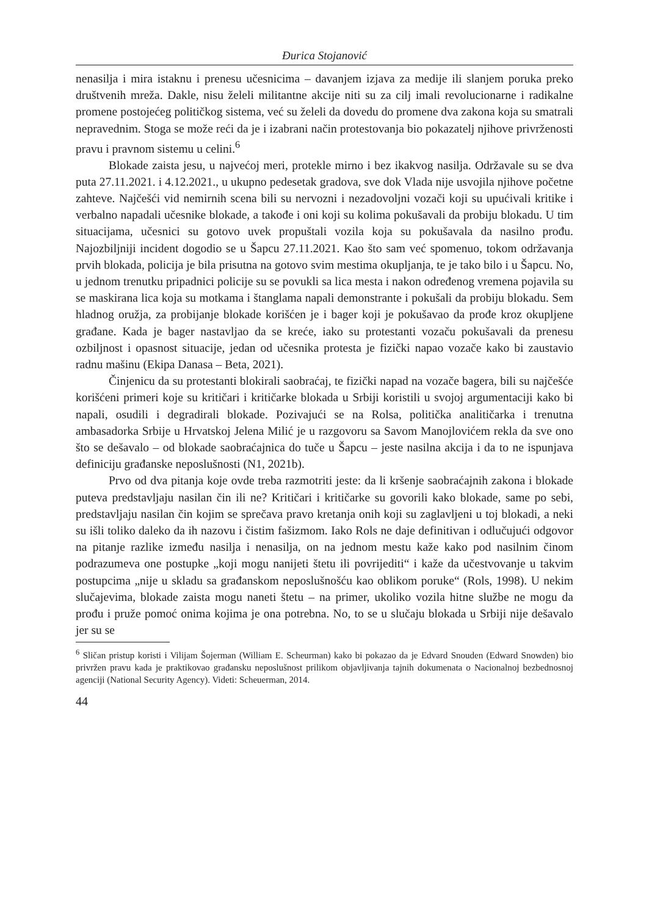Đurica Stojanović
nenasilja i mira istaknu i prenesu učesnicima – davanjem izjava za medije ili slanjem poruka preko društvenih mreža. Dakle, nisu želeli militantne akcije niti su za cilj imali revolucionarne i radikalne promene postojećeg političkog sistema, već su želeli da dovedu do promene dva zakona koja su smatrali nepravednim. Stoga se može reći da je i izabrani način protestovanja bio pokazatelj njihove privrženosti pravu i pravnom sistemu u celini.<sup>6</sup>
Blokade zaista jesu, u najvećoj meri, protekle mirno i bez ikakvog nasilja. Održavale su se dva puta 27.11.2021. i 4.12.2021., u ukupno pedesetak gradova, sve dok Vlada nije usvojila njihove početne zahteve. Najčešći vid nemirnih scena bili su nervozni i nezadovoljni vozači koji su upućivali kritike i verbalno napadali učesnike blokade, a takođe i oni koji su kolima pokušavali da probiju blokadu. U tim situacijama, učesnici su gotovo uvek propuštali vozila koja su pokušavala da nasilno prođu. Najozbiljniji incident dogodio se u Šapcu 27.11.2021. Kao što sam već spomenuo, tokom održavanja prvih blokada, policija je bila prisutna na gotovo svim mestima okupljanja, te je tako bilo i u Šapcu. No, u jednom trenutku pripadnici policije su se povukli sa lica mesta i nakon određenog vremena pojavila su se maskirana lica koja su motkama i štanglama napali demonstrante i pokušali da probiju blokadu. Sem hladnog oružja, za probijanje blokade korišćen je i bager koji je pokušavao da prođe kroz okupljene građane. Kada je bager nastavljao da se kreće, iako su protestanti vozaču pokušavali da prenesu ozbiljnost i opasnost situacije, jedan od učesnika protesta je fizički napao vozače kako bi zaustavio radnu mašinu (Ekipa Danasa – Beta, 2021).
Činjenicu da su protestanti blokirali saobraćaj, te fizički napad na vozače bagera, bili su najčešće korišćeni primeri koje su kritičari i kritičarke blokada u Srbiji koristili u svojoj argumentaciji kako bi napali, osudili i degradirali blokade. Pozivajući se na Rolsa, politička analitičarka i trenutna ambasadorka Srbije u Hrvatskoj Jelena Milić je u razgovoru sa Savom Manojlovićem rekla da sve ono što se dešavalo – od blokade saobraćajnica do tuče u Šapcu – jeste nasilna akcija i da to ne ispunjava definiciju građanske neposlušnosti (N1, 2021b).
Prvo od dva pitanja koje ovde treba razmotriti jeste: da li kršenje saobraćajnih zakona i blokade puteva predstavljaju nasilan čin ili ne? Kritičari i kritičarke su govorili kako blokade, same po sebi, predstavljaju nasilan čin kojim se sprečava pravo kretanja onih koji su zaglavljeni u toj blokadi, a neki su išli toliko daleko da ih nazovu i čistim fašizmom. Iako Rols ne daje definitivan i odlučujući odgovor na pitanje razlike između nasilja i nenasilja, on na jednom mestu kaže kako pod nasilnim činom podrazumeva one postupke „koji mogu nanijeti štetu ili povrijediti“ i kaže da učestvovanje u takvim postupcima „nije u skladu sa građanskom neposlušnošću kao oblikom poruke“ (Rols, 1998). U nekim slučajevima, blokade zaista mogu naneti štetu – na primer, ukoliko vozila hitne službe ne mogu da prođu i pruže pomoć onima kojima je ona potrebna. No, to se u slučaju blokada u Srbiji nije dešavalo jer su se
<sup>6</sup> Sličan pristup koristi i Vilijam Šojerman (William E. Scheurman) kako bi pokazao da je Edvard Snouden (Edward Snowden) bio privržen pravu kada je praktikovao građansku neposlušnost prilikom objavljivanja tajnih dokumenata o Nacionalnoj bezbednosnoj agenciji (National Security Agency). Videti: Scheuerman, 2014.
44